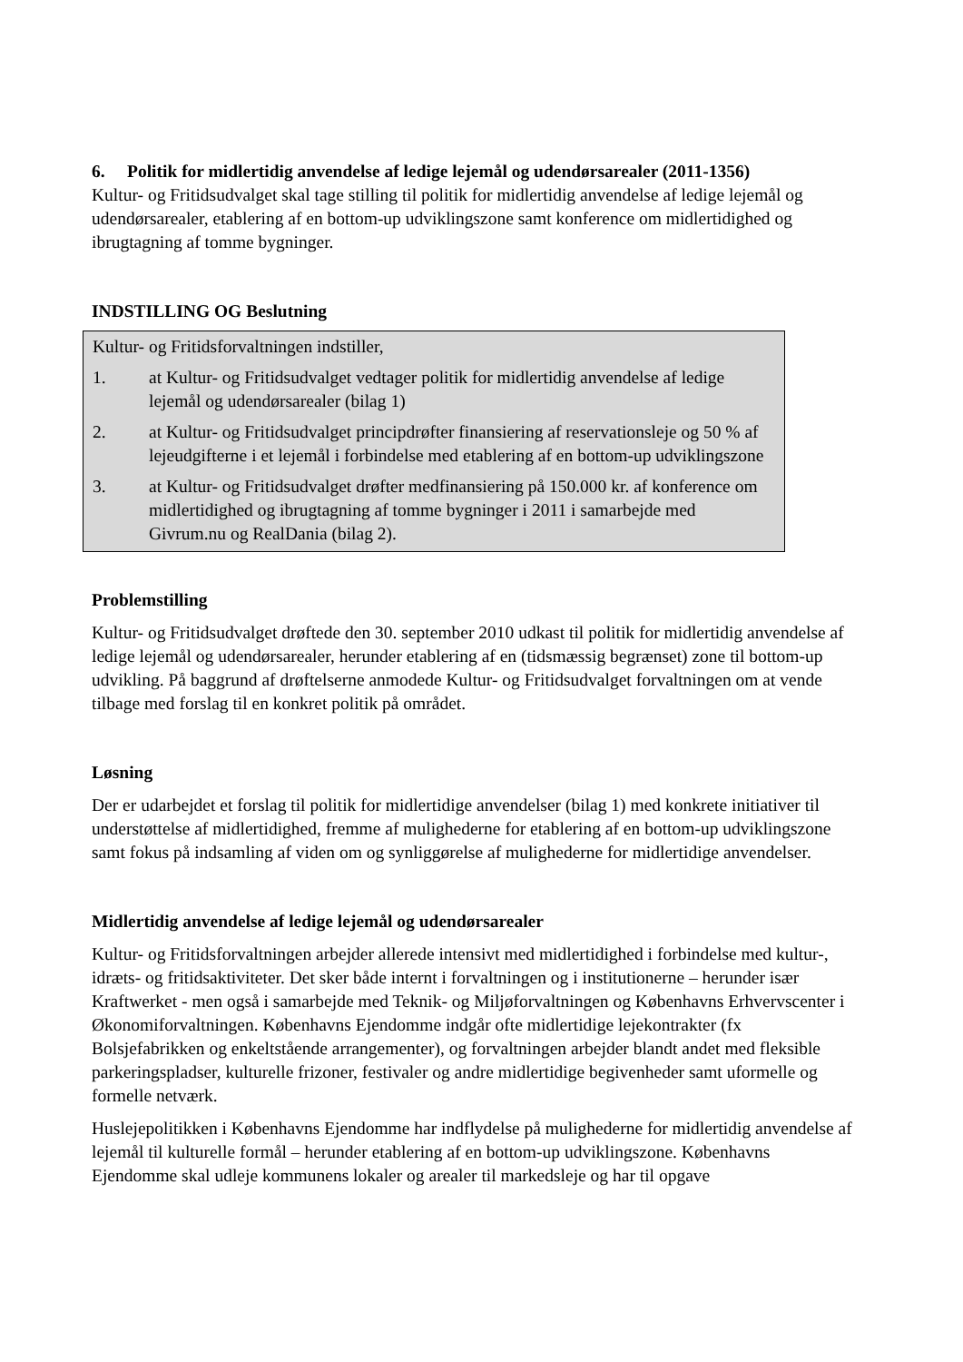6. Politik for midlertidig anvendelse af ledige lejemål og udendørsarealer (2011-1356)
Kultur- og Fritidsudvalget skal tage stilling til politik for midlertidig anvendelse af ledige lejemål og udendørsarealer, etablering af en bottom-up udviklingszone samt konference om midlertidighed og ibrugtagning af tomme bygninger.
INDSTILLING OG Beslutning
Kultur- og Fritidsforvaltningen indstiller,
1. at Kultur- og Fritidsudvalget vedtager politik for midlertidig anvendelse af ledige lejemål og udendørsarealer (bilag 1)
2. at Kultur- og Fritidsudvalget principdrøfter finansiering af reservationsleje og 50 % af lejeudgifterne i et lejemål i forbindelse med etablering af en bottom-up udviklingszone
3. at Kultur- og Fritidsudvalget drøfter medfinansiering på 150.000 kr. af konference om midlertidighed og ibrugtagning af tomme bygninger i 2011 i samarbejde med Givrum.nu og RealDania (bilag 2).
Problemstilling
Kultur- og Fritidsudvalget drøftede den 30. september 2010 udkast til politik for midlertidig anvendelse af ledige lejemål og udendørsarealer, herunder etablering af en (tidsmæssig begrænset) zone til bottom-up udvikling. På baggrund af drøftelserne anmodede Kultur- og Fritidsudvalget forvaltningen om at vende tilbage med forslag til en konkret politik på området.
Løsning
Der er udarbejdet et forslag til politik for midlertidige anvendelser (bilag 1) med konkrete initiativer til understøttelse af midlertidighed, fremme af mulighederne for etablering af en bottom-up udviklingszone samt fokus på indsamling af viden om og synliggørelse af mulighederne for midlertidige anvendelser.
Midlertidig anvendelse af ledige lejemål og udendørsarealer
Kultur- og Fritidsforvaltningen arbejder allerede intensivt med midlertidighed i forbindelse med kultur-, idræts- og fritidsaktiviteter. Det sker både internt i forvaltningen og i institutionerne – herunder især Kraftwerket - men også i samarbejde med Teknik- og Miljøforvaltningen og Københavns Erhvervscenter i Økonomiforvaltningen. Københavns Ejendomme indgår ofte midlertidige lejekontrakter (fx Bolsjefabrikken og enkeltstående arrangementer), og forvaltningen arbejder blandt andet med fleksible parkeringspladser, kulturelle frizoner, festivaler og andre midlertidige begivenheder samt uformelle og formelle netværk.
Huslejepolitikken i Københavns Ejendomme har indflydelse på mulighederne for midlertidig anvendelse af lejemål til kulturelle formål – herunder etablering af en bottom-up udviklingszone. Københavns Ejendomme skal udleje kommunens lokaler og arealer til markedsleje og har til opgave